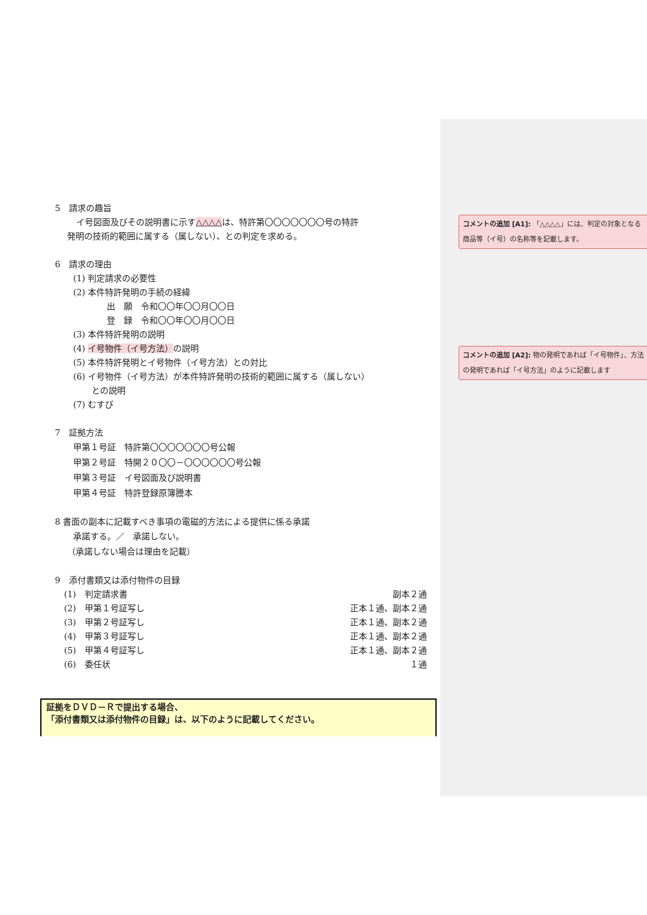5　請求の趣旨
イ号図面及びその説明書に示す△△△△は、特許第〇〇〇〇〇〇〇号の特許
発明の技術的範囲に属する（属しない）、との判定を求める。
6　請求の理由
(1) 判定請求の必要性
(2) 本件特許発明の手続の経緯
出　願　令和〇〇年〇〇月〇〇日
登　録　令和〇〇年〇〇月〇〇日
(3) 本件特許発明の説明
(4) イ号物件（イ号方法）の説明
(5) 本件特許発明とイ号物件（イ号方法）との対比
(6) イ号物件（イ号方法）が本件特許発明の技術的範囲に属する（属しない）
との説明
(7) むすび
7　証拠方法
甲第１号証　特許第〇〇〇〇〇〇〇号公報
甲第２号証　特開２０〇〇－〇〇〇〇〇〇号公報
甲第３号証　イ号図面及び説明書
甲第４号証　特許登録原簿謄本
8 書面の副本に記載すべき事項の電磁的方法による提供に係る承諾
承諾する。／　承諾しない。
（承諾しない場合は理由を記載）
9　添付書類又は添付物件の目録
| (1) 判定請求書 | 副本２通 |
| (2) 甲第１号証写し | 正本１通、副本２通 |
| (3) 甲第２号証写し | 正本１通、副本２通 |
| (4) 甲第３号証写し | 正本１通、副本２通 |
| (5) 甲第４号証写し | 正本１通、副本２通 |
| (6) 委任状 | １通 |
コメントの追加 [A1]: 「△△△△」には、判定の対象となる商品等（イ号）の名称等を記載します。
コメントの追加 [A2]: 物の発明であれば「イ号物件」、方法の発明であれば「イ号方法」のように記載します
証拠をＤＶＤ－Ｒで提出する場合、
「添付書類又は添付物件の目録」は、以下のように記載してください。